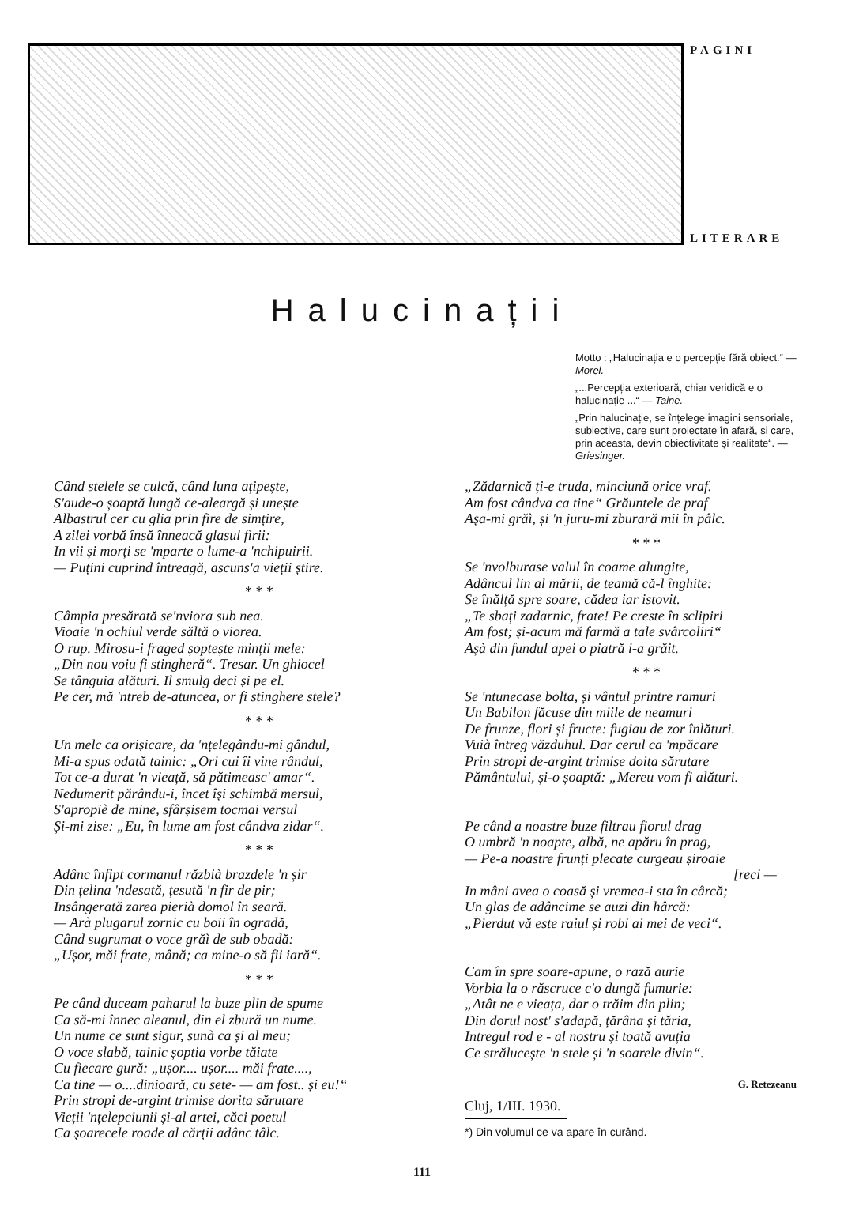PAGINI
LITERARE
Halucinații
Motto : „Halucinația e o percepție fără obiect.“ — Morel.
„...Percepția exterioară, chiar veridică e o halucinație ...“ — Taine.
„Prin halucinație, se înțelege imagini sensoriale, subiective, care sunt proiectate în afară, și care, prin aceasta, devin obiectivitate și realitate“. — Griesinger.
Când stelele se culcă, când luna ațipește,
S'aude-o șoaptă lungă ce-aleargă și unește
Albastrul cer cu glia prin fire de simțire,
A zilei vorbă însă înneacă glasul firii:
In vii și morți se 'mparte o lume-a 'nchipuirii.
— Puțini cuprind întreagă, ascuns'a vieții știre.
* * *
Câmpia presărată se'nviora sub nea.
Vioaie 'n ochiul verde săltă o viorea.
O rup. Mirosu-i fraged șoptește minții mele:
„Din nou voiu fi stingheră“. Tresar. Un ghiocel
Se tânguia alături. Il smulg deci și pe el.
Pe cer, mă 'ntreb de-atuncea, or fi stinghere stele?
* * *
Un melc ca orișicare, da 'nțelegându-mi gândul,
Mi-a spus odată tainic: „Ori cui îi vine rândul,
Tot ce-a durat 'n vieață, să pătimeasc' amar“.
Nedumerit părându-i, încet își schimbă mersul,
S'apropiè de mine, sfârșisem tocmai versul
Și-mi zise: „Eu, în lume am fost cândva zidar“.
* * *
Adânc înfipt cormanul răzbià brazdele 'n șir
Din țelina 'ndesată, țesută 'n fir de pir;
Insângerată zarea pierià domol în seară.
— Arà plugarul zornic cu boii în ogradă,
Când sugrumat o voce grăì de sub obadă:
„Ușor, măi frate, mână; ca mine-o să fii iară“.
* * *
Pe când duceam paharul la buze plin de spume
Ca să-mi înnec aleanul, din el zbură un nume.
Un nume ce sunt sigur, sunà ca și al meu;
O voce slabă, tainic șoptia vorbe tăiate
Cu fiecare gură: „ușor.... ușor.... măi frate....,
Ca tine — o....dinioară, cu sete- — am fost.. și eu!“
Prin stropi de-argint trimise dorita sărutare
Vieții 'nțelepciunii și-al artei, căci poetul
Ca șoarecele roade al cărții adânc tâlc.
„Zădarnică ți-e truda, minciună orice vraf.
Am fost cândva ca tine“ Grăuntele de praf
Așa-mi grăì, și 'n juru-mi zburară mii în pâlc.
* * *
Se 'nvolburase valul în coame alungite,
Adâncul lin al mării, de teamă că-l înghite:
Se înălță spre soare, cădea iar istovit.
„Te sbați zadarnic, frate! Pe creste în sclipiri
Am fost; și-acum mă farmă a tale svârcoliri“
Așà din fundul apei o piatră i-a grăit.
* * *
Se 'ntunecase bolta, și vântul printre ramuri
Un Babilon făcuse din miile de neamuri
De frunze, flori și fructe: fugiau de zor înlături.
Vuià întreg văzduhul. Dar cerul ca 'mpăcare
Prin stropi de-argint trimise doita sărutare
Pământului, și-o șoaptă: „Mereu vom fi alături.
Pe când a noastre buze filtrau fiorul drag
O umbră 'n noapte, albă, ne apăru în prag,
— Pe-a noastre frunți plecate curgeau șiroaie
[reci —
In mâni avea o coasă și vremea-i sta în cârcă;
Un glas de adâncime se auzi din hârcă:
„Pierdut vă este raiul și robi ai mei de veci“.
Cam în spre soare-apune, o rază aurie
Vorbia la o răscruce c'o dungă fumurie:
„Atât ne e vieața, dar o trăim din plin;
Din dorul nost' s'adapă, țărâna și tăria,
Intregul rod e - al nostru și toată avuția
Ce strălucește 'n stele și 'n soarele divin“.
G. Retezeanu
Cluj, 1/III. 1930.
*) Din volumul ce va apare în curând.
111